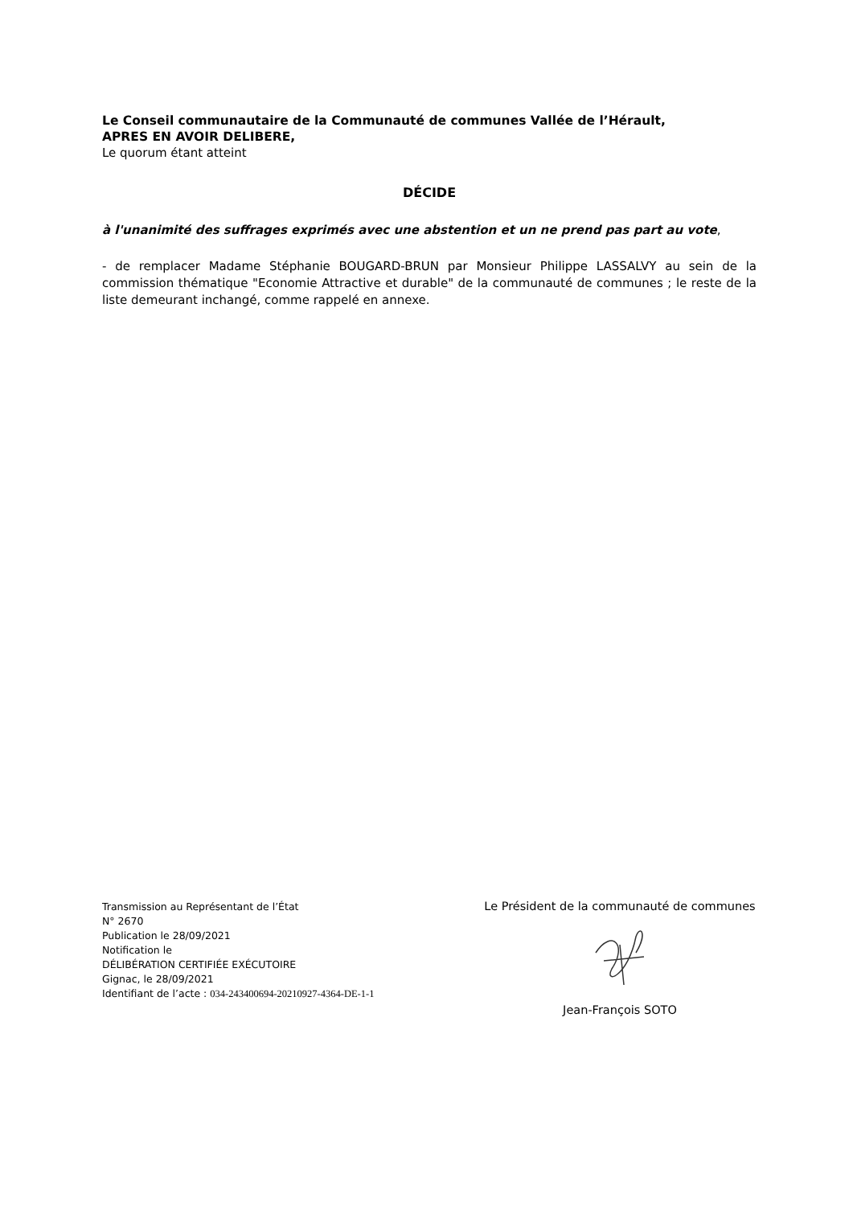Le Conseil communautaire de la Communauté de communes Vallée de l’Hérault,
APRES EN AVOIR DELIBERE,
Le quorum étant atteint
DÉCIDE
à l'unanimité des suffrages exprimés avec une abstention et un ne prend pas part au vote,
- de remplacer Madame Stéphanie BOUGARD-BRUN par Monsieur Philippe LASSALVY au sein de la commission thématique "Economie Attractive et durable" de la communauté de communes ; le reste de la liste demeurant inchangé, comme rappelé en annexe.
Transmission au Représentant de l’État
N° 2670
Publication le 28/09/2021
Notification le
DÉLIBÉRATION CERTIFIÉE EXÉCUTOIRE
Gignac, le 28/09/2021
Identifiant de l’acte : 034-243400694-20210927-4364-DE-1-1
Le Président de la communauté de communes
Jean-François SOTO